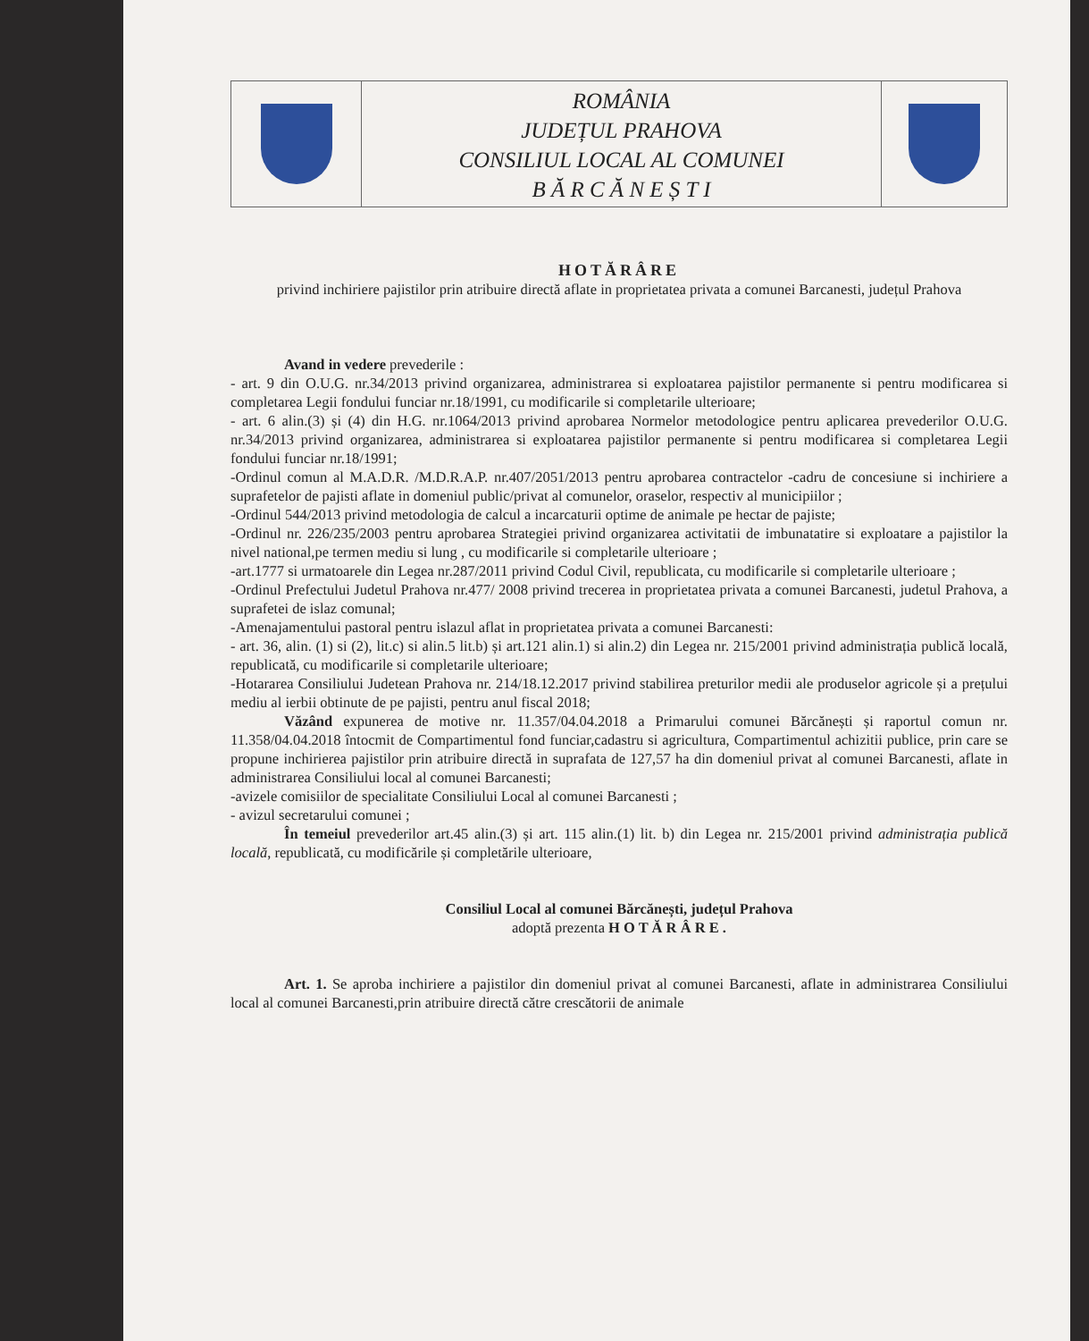ROMÂNIA
JUDEȚUL PRAHOVA
CONSILIUL LOCAL AL COMUNEI
B Ă R C Ă N E Ș T I
HOTĂRÂRE
privind inchiriere pajistilor prin atribuire directă aflate in proprietatea privata a comunei Barcanesti, județul Prahova
Avand in vedere prevederile :
- art. 9 din O.U.G. nr.34/2013 privind organizarea, administrarea si exploatarea pajistilor permanente si pentru modificarea si completarea Legii fondului funciar nr.18/1991, cu modificarile si completarile ulterioare;
- art. 6 alin.(3) și (4) din H.G. nr.1064/2013 privind aprobarea Normelor metodologice pentru aplicarea prevederilor O.U.G. nr.34/2013 privind organizarea, administrarea si exploatarea pajistilor permanente si pentru modificarea si completarea Legii fondului funciar nr.18/1991;
-Ordinul comun al M.A.D.R. /M.D.R.A.P. nr.407/2051/2013 pentru aprobarea contractelor -cadru de concesiune si inchiriere a suprafetelor de pajisti aflate in domeniul public/privat al comunelor, oraselor, respectiv al municipiilor ;
-Ordinul 544/2013 privind metodologia de calcul a incarcaturii optime de animale pe hectar de pajiste;
-Ordinul nr. 226/235/2003 pentru aprobarea Strategiei privind organizarea activitatii de imbunatatire si exploatare a pajistilor la nivel national,pe termen mediu si lung , cu modificarile si completarile ulterioare ;
-art.1777 si urmatoarele din Legea nr.287/2011 privind Codul Civil, republicata, cu modificarile si completarile ulterioare ;
-Ordinul Prefectului Judetul Prahova nr.477/ 2008 privind trecerea in proprietatea privata a comunei Barcanesti, judetul Prahova, a suprafetei de islaz comunal;
-Amenajamentului pastoral pentru islazul aflat in proprietatea privata a comunei Barcanesti:
- art. 36, alin. (1) si (2), lit.c) si alin.5 lit.b) și art.121 alin.1) si alin.2) din Legea nr. 215/2001 privind administrația publică locală, republicată, cu modificarile si completarile ulterioare;
-Hotararea Consiliului Judetean Prahova nr. 214/18.12.2017 privind stabilirea preturilor medii ale produselor agricole și a prețului mediu al ierbii obtinute de pe pajisti, pentru anul fiscal 2018;
Văzând expunerea de motive nr. 11.357/04.04.2018 a Primarului comunei Bărcănești și raportul comun nr. 11.358/04.04.2018 întocmit de Compartimentul fond funciar,cadastru si agricultura, Compartimentul achizitii publice, prin care se propune inchirierea pajistilor prin atribuire directă in suprafata de 127,57 ha din domeniul privat al comunei Barcanesti, aflate in administrarea Consiliului local al comunei Barcanesti;
-avizele comisiilor de specialitate Consiliului Local al comunei Barcanesti ;
- avizul secretarului comunei ;
În temeiul prevederilor art.45 alin.(3) și art. 115 alin.(1) lit. b) din Legea nr. 215/2001 privind administrația publică locală, republicată, cu modificările și completările ulterioare,
Consiliul Local al comunei Bărcănești, județul Prahova
adoptă prezenta H O T Ă R Â R E .
Art. 1. Se aproba inchiriere a pajistilor din domeniul privat al comunei Barcanesti, aflate in administrarea Consiliului local al comunei Barcanesti,prin atribuire directă către crescătorii de animale